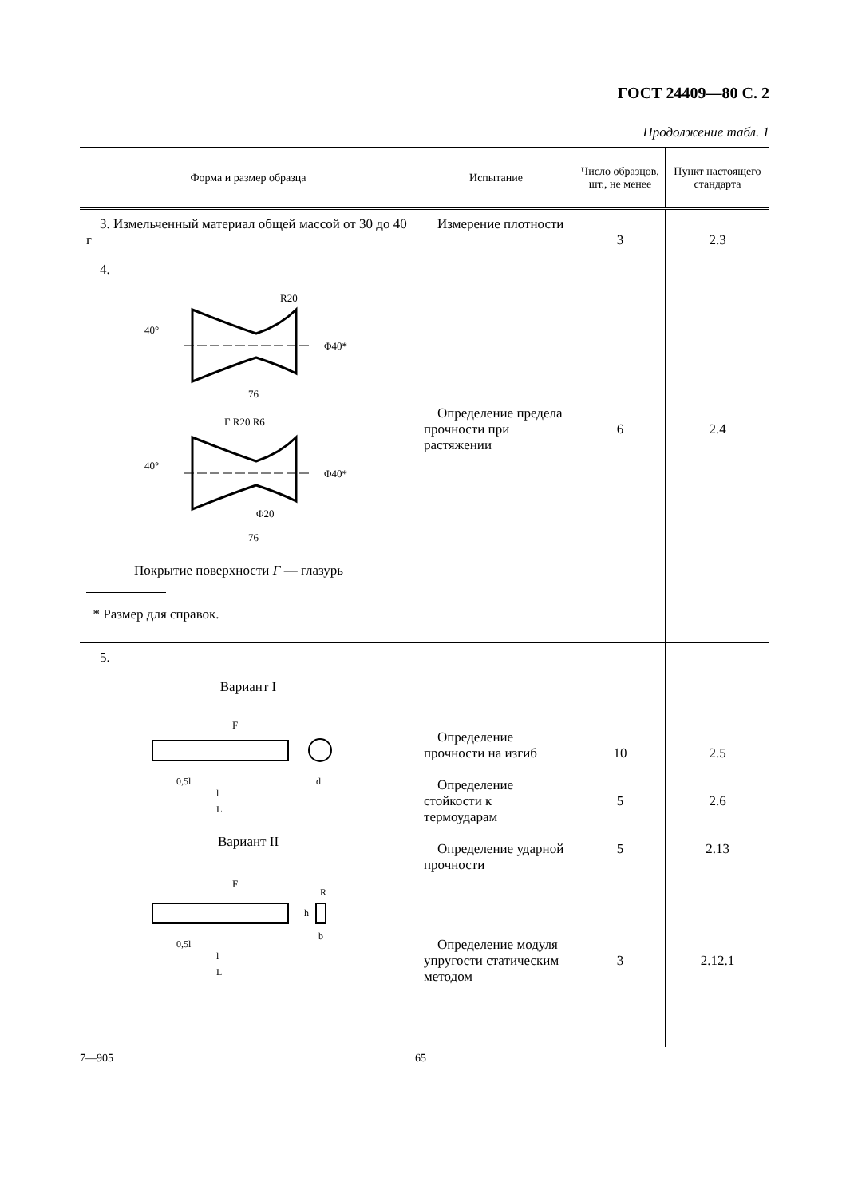ГОСТ 24409—80 С. 2
Продолжение табл. 1
| Форма и размер образца | Испытание | Число образцов, шт., не менее | Пункт настоящего стандарта |
| --- | --- | --- | --- |
| 3. Измельченный материал общей массой от 30 до 40 г | Измерение плотности | 3 | 2.3 |
| 4. 76 R20 Φ40* 40° 76 Г R20 R6 Φ40* 40° Φ20 Покрытие поверхности Г — глазурь * Размер для справок. | Определение предела прочности при растяжении | 6 | 2.4 |
| 5. Вариант I F 0,5l l L d Вариант II F 0,5l l L R h b | Определение прочности на изгиб Определение стойкости к термоударам Определение ударной прочности Определение модуля упругости статическим методом | 10 5 5 3 | 2.5 2.6 2.13 2.12.1 |
7—905 65